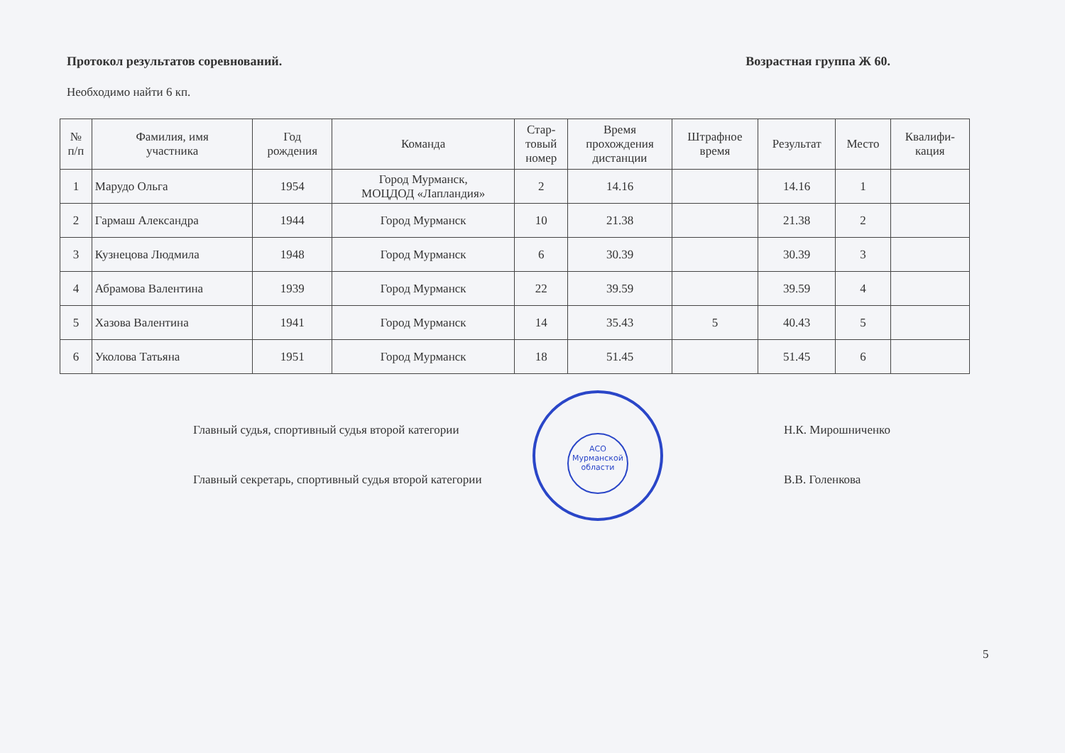Протокол результатов соревнований. Возрастная группа Ж 60.
Необходимо найти 6 кп.
| № п/п | Фамилия, имя участника | Год рождения | Команда | Стар- товый номер | Время прохождения дистанции | Штрафное время | Результат | Место | Квалифи- кация |
| --- | --- | --- | --- | --- | --- | --- | --- | --- | --- |
| 1 | Марудо Ольга | 1954 | Город Мурманск, МОЦДОД «Лапландия» | 2 | 14.16 | | 14.16 | 1 | |
| 2 | Гармаш Александра | 1944 | Город Мурманск | 10 | 21.38 | | 21.38 | 2 | |
| 3 | Кузнецова Людмила | 1948 | Город Мурманск | 6 | 30.39 | | 30.39 | 3 | |
| 4 | Абрамова Валентина | 1939 | Город Мурманск | 22 | 39.59 | | 39.59 | 4 | |
| 5 | Хазова Валентина | 1941 | Город Мурманск | 14 | 35.43 | 5 | 40.43 | 5 | |
| 6 | Уколова Татьяна | 1951 | Город Мурманск | 18 | 51.45 | | 51.45 | 6 | |
Главный судья, спортивный судья второй категории Н.К. Мирошниченко
Главный секретарь, спортивный судья второй категории В.В. Голенкова
АСО
Мурманской
области
5